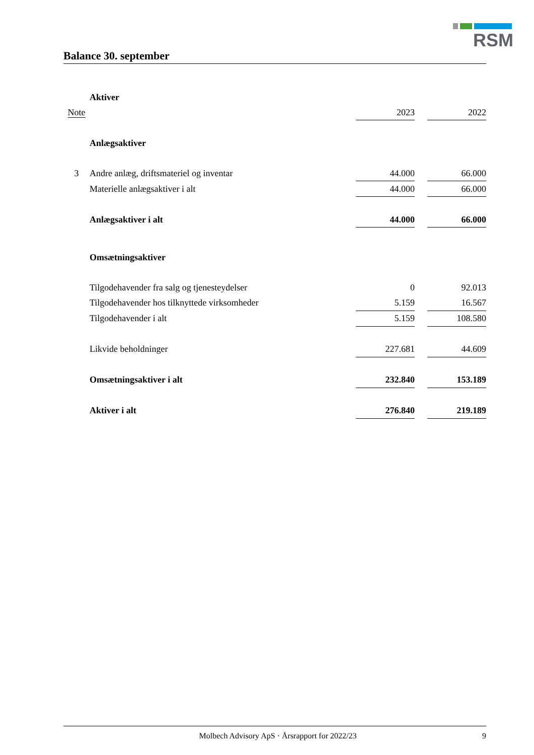RSM
Balance 30. september
| | Aktiver | | | |
| Note | | 2023 | | 2022 |
| | Anlægsaktiver | | | |
| 3 | Andre anlæg, driftsmateriel og inventar | 44.000 | | 66.000 |
| | Materielle anlægsaktiver i alt | 44.000 | | 66.000 |
| | Anlægsaktiver i alt | 44.000 | | 66.000 |
| | Omsætningsaktiver | | | |
| | Tilgodehavender fra salg og tjenesteydelser | 0 | | 92.013 |
| | Tilgodehavender hos tilknyttede virksomheder | 5.159 | | 16.567 |
| | Tilgodehavender i alt | 5.159 | | 108.580 |
| | Likvide beholdninger | 227.681 | | 44.609 |
| | Omsætningsaktiver i alt | 232.840 | | 153.189 |
| | Aktiver i alt | 276.840 | | 219.189 |
Molbech Advisory ApS · Årsrapport for 2022/23 9